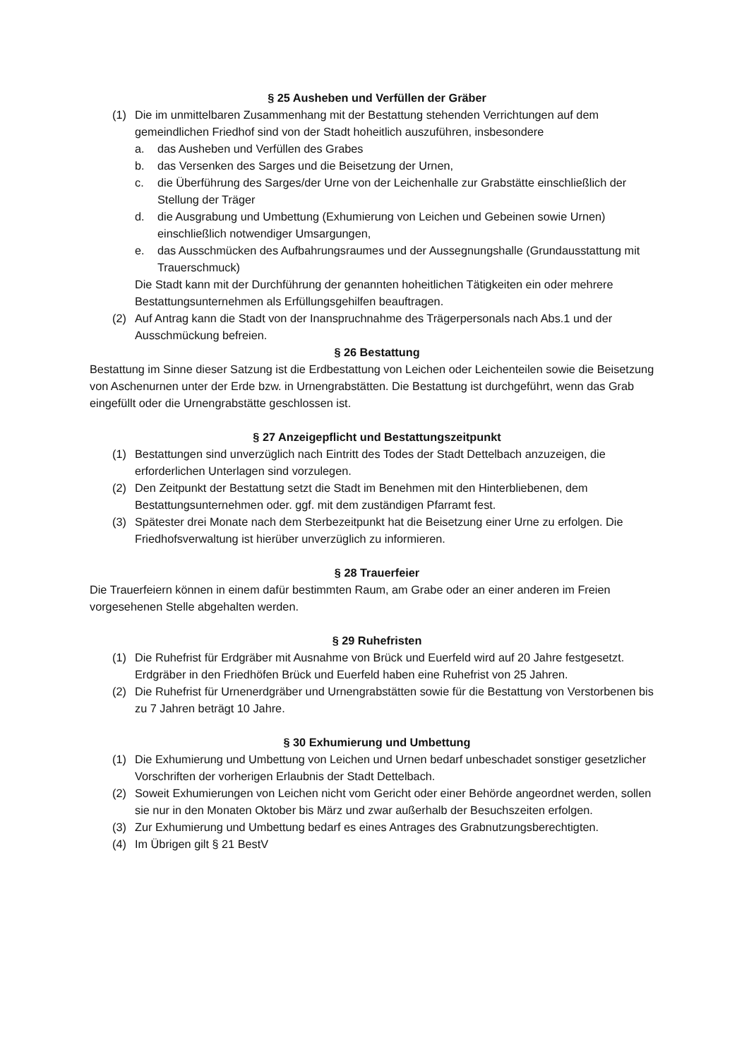§ 25 Ausheben und Verfüllen der Gräber
(1) Die im unmittelbaren Zusammenhang mit der Bestattung stehenden Verrichtungen auf dem gemeindlichen Friedhof sind von der Stadt hoheitlich auszuführen, insbesondere
a. das Ausheben und Verfüllen des Grabes
b. das Versenken des Sarges und die Beisetzung der Urnen,
c. die Überführung des Sarges/der Urne von der Leichenhalle zur Grabstätte einschließlich der Stellung der Träger
d. die Ausgrabung und Umbettung (Exhumierung von Leichen und Gebeinen sowie Urnen) einschließlich notwendiger Umsargungen,
e. das Ausschmücken des Aufbahrungsraumes und der Aussegnungshalle (Grundausstattung mit Trauerschmuck)
Die Stadt kann mit der Durchführung der genannten hoheitlichen Tätigkeiten ein oder mehrere Bestattungsunternehmen als Erfüllungsgehilfen beauftragen.
(2) Auf Antrag kann die Stadt von der Inanspruchnahme des Trägerpersonals nach Abs.1 und der Ausschmückung befreien.
§ 26 Bestattung
Bestattung im Sinne dieser Satzung ist die Erdbestattung von Leichen oder Leichenteilen sowie die Beisetzung von Aschenurnen unter der Erde bzw. in Urnengrabstätten. Die Bestattung ist durchgeführt, wenn das Grab eingefüllt oder die Urnengrabstätte geschlossen ist.
§ 27 Anzeigepflicht und Bestattungszeitpunkt
(1) Bestattungen sind unverzüglich nach Eintritt des Todes der Stadt Dettelbach anzuzeigen, die erforderlichen Unterlagen sind vorzulegen.
(2) Den Zeitpunkt der Bestattung setzt die Stadt im Benehmen mit den Hinterbliebenen, dem Bestattungsunternehmen oder. ggf. mit dem zuständigen Pfarramt fest.
(3) Spätester drei Monate nach dem Sterbezeitpunkt hat die Beisetzung einer Urne zu erfolgen. Die Friedhofsverwaltung ist hierüber unverzüglich zu informieren.
§ 28 Trauerfeier
Die Trauerfeiern können in einem dafür bestimmten Raum, am Grabe oder an einer anderen im Freien vorgesehenen Stelle abgehalten werden.
§ 29 Ruhefristen
(1) Die Ruhefrist für Erdgräber mit Ausnahme von Brück und Euerfeld wird auf 20 Jahre festgesetzt. Erdgräber in den Friedhöfen Brück und Euerfeld haben eine Ruhefrist von 25 Jahren.
(2) Die Ruhefrist für Urnenerdgräber und Urnengrabstätten sowie für die Bestattung von Verstorbenen bis zu 7 Jahren beträgt 10 Jahre.
§ 30 Exhumierung und Umbettung
(1) Die Exhumierung und Umbettung von Leichen und Urnen bedarf unbeschadet sonstiger gesetzlicher Vorschriften der vorherigen Erlaubnis der Stadt Dettelbach.
(2) Soweit Exhumierungen von Leichen nicht vom Gericht oder einer Behörde angeordnet werden, sollen sie nur in den Monaten Oktober bis März und zwar außerhalb der Besuchszeiten erfolgen.
(3) Zur Exhumierung und Umbettung bedarf es eines Antrages des Grabnutzungsberechtigten.
(4) Im Übrigen gilt § 21 BestV